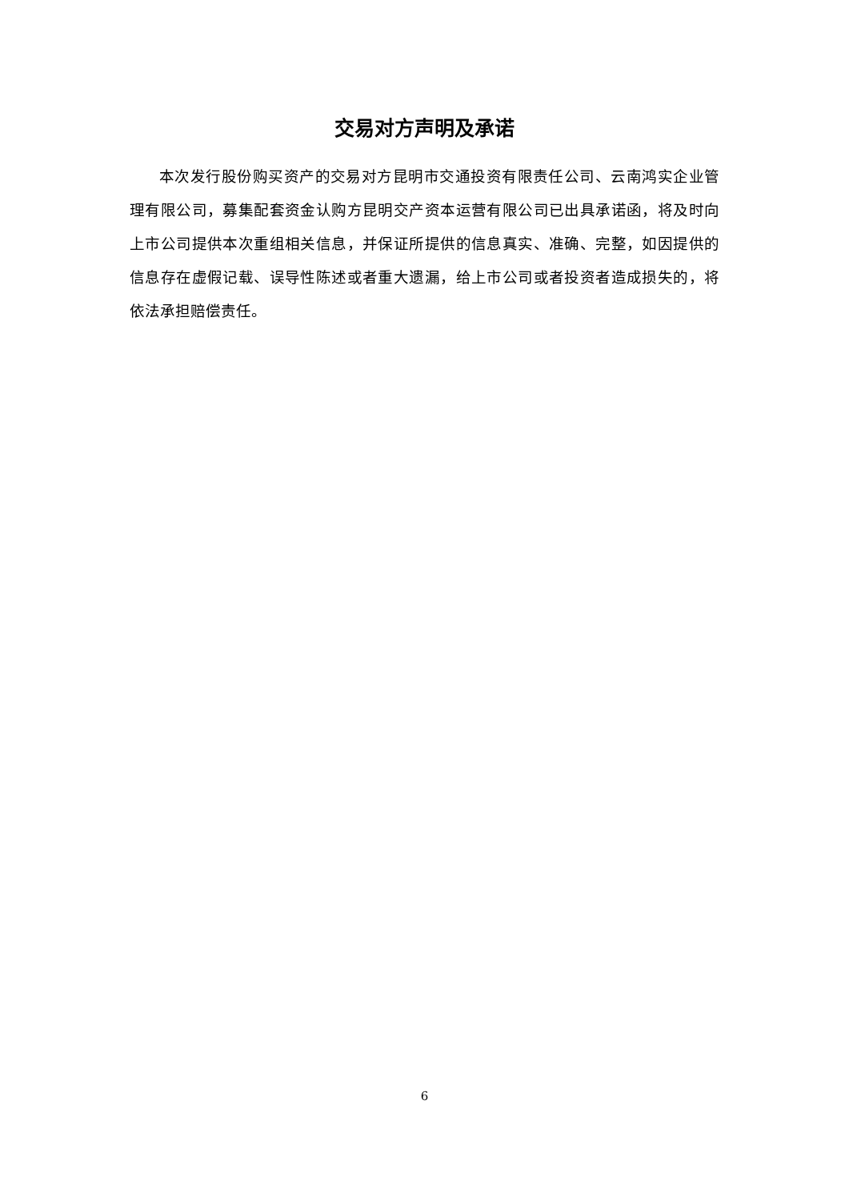交易对方声明及承诺
本次发行股份购买资产的交易对方昆明市交通投资有限责任公司、云南鸿实企业管理有限公司，募集配套资金认购方昆明交产资本运营有限公司已出具承诺函，将及时向上市公司提供本次重组相关信息，并保证所提供的信息真实、准确、完整，如因提供的信息存在虚假记载、误导性陈述或者重大遗漏，给上市公司或者投资者造成损失的，将依法承担赔偿责任。
6